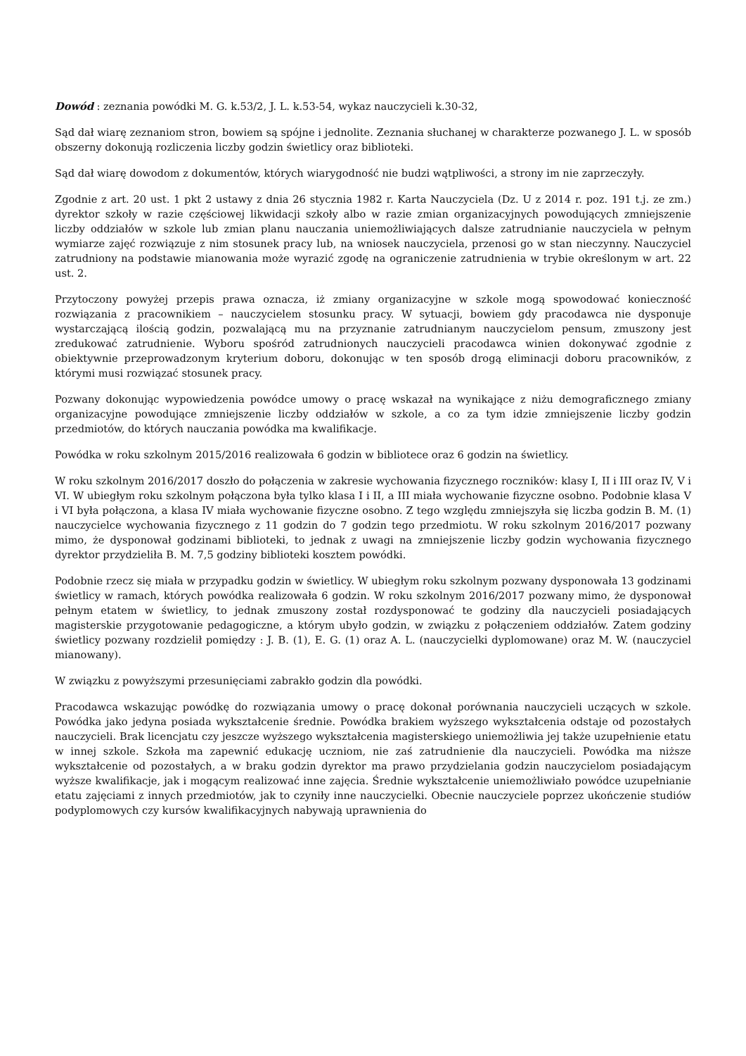Dowód : zeznania powódki M. G. k.53/2, J. L. k.53-54, wykaz nauczycieli k.30-32,
Sąd dał wiarę zeznaniom stron, bowiem są spójne i jednolite. Zeznania słuchanej w charakterze pozwanego J. L. w sposób obszerny dokonują rozliczenia liczby godzin świetlicy oraz biblioteki.
Sąd dał wiarę dowodom z dokumentów, których wiarygodność nie budzi wątpliwości, a strony im nie zaprzeczyły.
Zgodnie z art. 20 ust. 1 pkt 2 ustawy z dnia 26 stycznia 1982 r. Karta Nauczyciela (Dz. U z 2014 r. poz. 191 t.j. ze zm.) dyrektor szkoły w razie częściowej likwidacji szkoły albo w razie zmian organizacyjnych powodujących zmniejszenie liczby oddziałów w szkole lub zmian planu nauczania uniemożliwiających dalsze zatrudnianie nauczyciela w pełnym wymiarze zajęć rozwiązuje z nim stosunek pracy lub, na wniosek nauczyciela, przenosi go w stan nieczynny. Nauczyciel zatrudniony na podstawie mianowania może wyrazić zgodę na ograniczenie zatrudnienia w trybie określonym w art. 22 ust. 2.
Przytoczony powyżej przepis prawa oznacza, iż zmiany organizacyjne w szkole mogą spowodować konieczność rozwiązania z pracownikiem – nauczycielem stosunku pracy. W sytuacji, bowiem gdy pracodawca nie dysponuje wystarczającą ilością godzin, pozwalającą mu na przyznanie zatrudnianym nauczycielom pensum, zmuszony jest zredukować zatrudnienie. Wyboru spośród zatrudnionych nauczycieli pracodawca winien dokonywać zgodnie z obiektywnie przeprowadzonym kryterium doboru, dokonując w ten sposób drogą eliminacji doboru pracowników, z którymi musi rozwiązać stosunek pracy.
Pozwany dokonując wypowiedzenia powódce umowy o pracę wskazał na wynikające z niżu demograficznego zmiany organizacyjne powodujące zmniejszenie liczby oddziałów w szkole, a co za tym idzie zmniejszenie liczby godzin przedmiotów, do których nauczania powódka ma kwalifikacje.
Powódka w roku szkolnym 2015/2016 realizowała 6 godzin w bibliotece oraz 6 godzin na świetlicy.
W roku szkolnym 2016/2017 doszło do połączenia w zakresie wychowania fizycznego roczników: klasy I, II i III oraz IV, V i VI. W ubiegłym roku szkolnym połączona była tylko klasa I i II, a III miała wychowanie fizyczne osobno. Podobnie klasa V i VI była połączona, a klasa IV miała wychowanie fizyczne osobno. Z tego względu zmniejszyła się liczba godzin B. M. (1) nauczycielce wychowania fizycznego z 11 godzin do 7 godzin tego przedmiotu. W roku szkolnym 2016/2017 pozwany mimo, że dysponował godzinami biblioteki, to jednak z uwagi na zmniejszenie liczby godzin wychowania fizycznego dyrektor przydzieliła B. M. 7,5 godziny biblioteki kosztem powódki.
Podobnie rzecz się miała w przypadku godzin w świetlicy. W ubiegłym roku szkolnym pozwany dysponowała 13 godzinami świetlicy w ramach, których powódka realizowała 6 godzin. W roku szkolnym 2016/2017 pozwany mimo, że dysponował pełnym etatem w świetlicy, to jednak zmuszony został rozdysponować te godziny dla nauczycieli posiadających magisterskie przygotowanie pedagogiczne, a którym ubyło godzin, w związku z połączeniem oddziałów. Zatem godziny świetlicy pozwany rozdzielił pomiędzy : J. B. (1), E. G. (1) oraz A. L. (nauczycielki dyplomowane) oraz M. W. (nauczyciel mianowany).
W związku z powyższymi przesunięciami zabrakło godzin dla powódki.
Pracodawca wskazując powódkę do rozwiązania umowy o pracę dokonał porównania nauczycieli uczących w szkole. Powódka jako jedyna posiada wykształcenie średnie. Powódka brakiem wyższego wykształcenia odstaje od pozostałych nauczycieli. Brak licencjatu czy jeszcze wyższego wykształcenia magisterskiego uniemożliwia jej także uzupełnienie etatu w innej szkole. Szkoła ma zapewnić edukację uczniom, nie zaś zatrudnienie dla nauczycieli. Powódka ma niższe wykształcenie od pozostałych, a w braku godzin dyrektor ma prawo przydzielania godzin nauczycielom posiadającym wyższe kwalifikacje, jak i mogącym realizować inne zajęcia. Średnie wykształcenie uniemożliwiało powódce uzupełnianie etatu zajęciami z innych przedmiotów, jak to czyniły inne nauczycielki. Obecnie nauczyciele poprzez ukończenie studiów podyplomowych czy kursów kwalifikacyjnych nabywają uprawnienia do